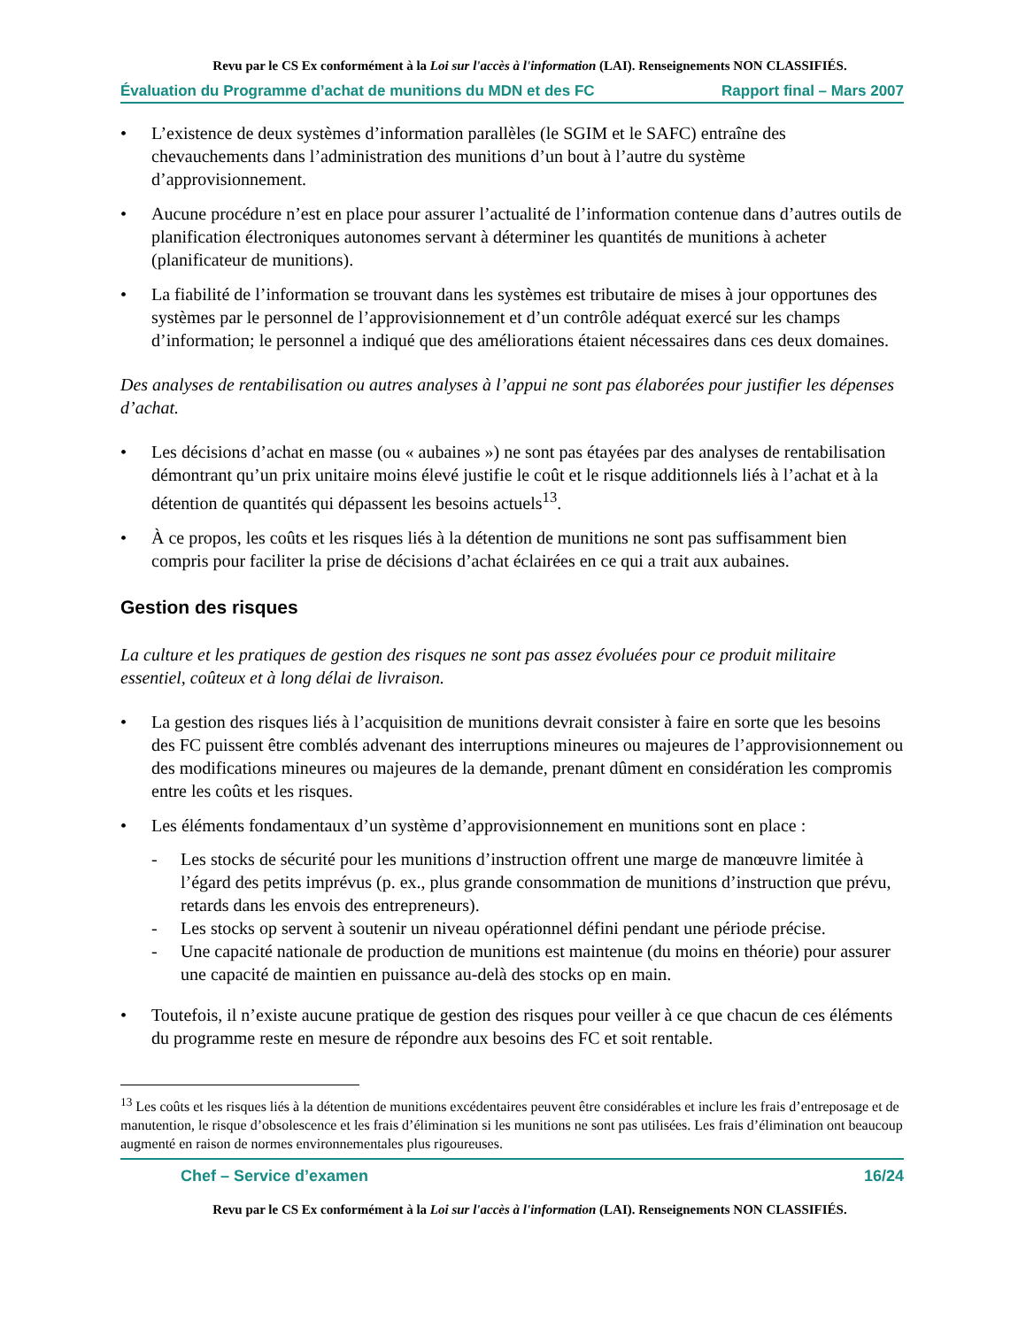Revu par le CS Ex conformément à la Loi sur l'accès à l'information (LAI). Renseignements NON CLASSIFIÉS.
Évaluation du Programme d’achat de munitions du MDN et des FC Rapport final – Mars 2007
• L’existence de deux systèmes d’information parallèles (le SGIM et le SAFC) entraîne des chevauchements dans l’administration des munitions d’un bout à l’autre du système d’approvisionnement.
• Aucune procédure n’est en place pour assurer l’actualité de l’information contenue dans d’autres outils de planification électroniques autonomes servant à déterminer les quantités de munitions à acheter (planificateur de munitions).
• La fiabilité de l’information se trouvant dans les systèmes est tributaire de mises à jour opportunes des systèmes par le personnel de l’approvisionnement et d’un contrôle adéquat exercé sur les champs d’information; le personnel a indiqué que des améliorations étaient nécessaires dans ces deux domaines.
Des analyses de rentabilisation ou autres analyses à l’appui ne sont pas élaborées pour justifier les dépenses d’achat.
• Les décisions d’achat en masse (ou « aubaines ») ne sont pas étayées par des analyses de rentabilisation démontrant qu’un prix unitaire moins élevé justifie le coût et le risque additionnels liés à l’achat et à la détention de quantités qui dépassent les besoins actuels<sup>13</sup>.
• À ce propos, les coûts et les risques liés à la détention de munitions ne sont pas suffisamment bien compris pour faciliter la prise de décisions d’achat éclairées en ce qui a trait aux aubaines.
Gestion des risques
La culture et les pratiques de gestion des risques ne sont pas assez évoluées pour ce produit militaire essentiel, coûteux et à long délai de livraison.
• La gestion des risques liés à l’acquisition de munitions devrait consister à faire en sorte que les besoins des FC puissent être comblés advenant des interruptions mineures ou majeures de l’approvisionnement ou des modifications mineures ou majeures de la demande, prenant dûment en considération les compromis entre les coûts et les risques.
• Les éléments fondamentaux d’un système d’approvisionnement en munitions sont en place :
- Les stocks de sécurité pour les munitions d’instruction offrent une marge de manœuvre limitée à l’égard des petits imprévus (p. ex., plus grande consommation de munitions d’instruction que prévu, retards dans les envois des entrepreneurs).
- Les stocks op servent à soutenir un niveau opérationnel défini pendant une période précise.
- Une capacité nationale de production de munitions est maintenue (du moins en théorie) pour assurer une capacité de maintien en puissance au-delà des stocks op en main.
• Toutefois, il n’existe aucune pratique de gestion des risques pour veiller à ce que chacun de ces éléments du programme reste en mesure de répondre aux besoins des FC et soit rentable.
<sup>13</sup> Les coûts et les risques liés à la détention de munitions excédentaires peuvent être considérables et inclure les frais d’entreposage et de manutention, le risque d’obsolescence et les frais d’élimination si les munitions ne sont pas utilisées. Les frais d’élimination ont beaucoup augmenté en raison de normes environnementales plus rigoureuses.
Chef – Service d’examen 16/24
Revu par le CS Ex conformément à la Loi sur l'accès à l'information (LAI). Renseignements NON CLASSIFIÉS.